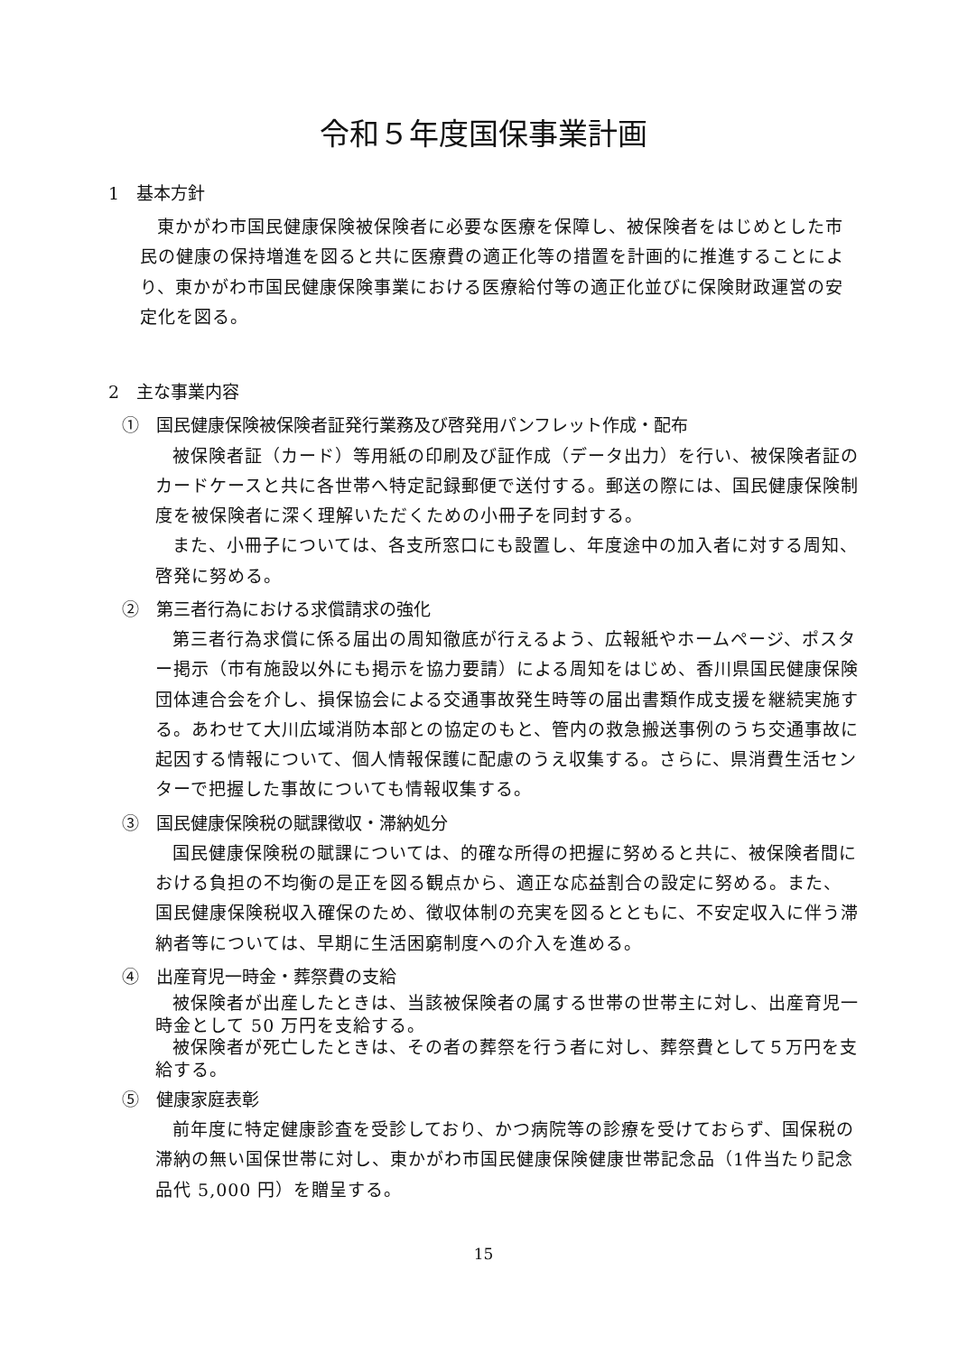令和５年度国保事業計画
1　基本方針
東かがわ市国民健康保険被保険者に必要な医療を保障し、被保険者をはじめとした市民の健康の保持増進を図ると共に医療費の適正化等の措置を計画的に推進することにより、東かがわ市国民健康保険事業における医療給付等の適正化並びに保険財政運営の安定化を図る。
2　主な事業内容
①　国民健康保険被保険者証発行業務及び啓発用パンフレット作成・配布
被保険者証（カード）等用紙の印刷及び証作成（データ出力）を行い、被保険者証のカードケースと共に各世帯へ特定記録郵便で送付する。郵送の際には、国民健康保険制度を被保険者に深く理解いただくための小冊子を同封する。
また、小冊子については、各支所窓口にも設置し、年度途中の加入者に対する周知、啓発に努める。
②　第三者行為における求償請求の強化
第三者行為求償に係る届出の周知徹底が行えるよう、広報紙やホームページ、ポスター掲示（市有施設以外にも掲示を協力要請）による周知をはじめ、香川県国民健康保険団体連合会を介し、損保協会による交通事故発生時等の届出書類作成支援を継続実施する。あわせて大川広域消防本部との協定のもと、管内の救急搬送事例のうち交通事故に起因する情報について、個人情報保護に配慮のうえ収集する。さらに、県消費生活センターで把握した事故についても情報収集する。
③　国民健康保険税の賦課徴収・滞納処分
国民健康保険税の賦課については、的確な所得の把握に努めると共に、被保険者間における負担の不均衡の是正を図る観点から、適正な応益割合の設定に努める。また、国民健康保険税収入確保のため、徴収体制の充実を図るとともに、不安定収入に伴う滞納者等については、早期に生活困窮制度への介入を進める。
④　出産育児一時金・葬祭費の支給
被保険者が出産したときは、当該被保険者の属する世帯の世帯主に対し、出産育児一時金として 50 万円を支給する。
被保険者が死亡したときは、その者の葬祭を行う者に対し、葬祭費として５万円を支給する。
⑤　健康家庭表彰
前年度に特定健康診査を受診しており、かつ病院等の診療を受けておらず、国保税の滞納の無い国保世帯に対し、東かがわ市国民健康保険健康世帯記念品（1件当たり記念品代 5,000 円）を贈呈する。
15